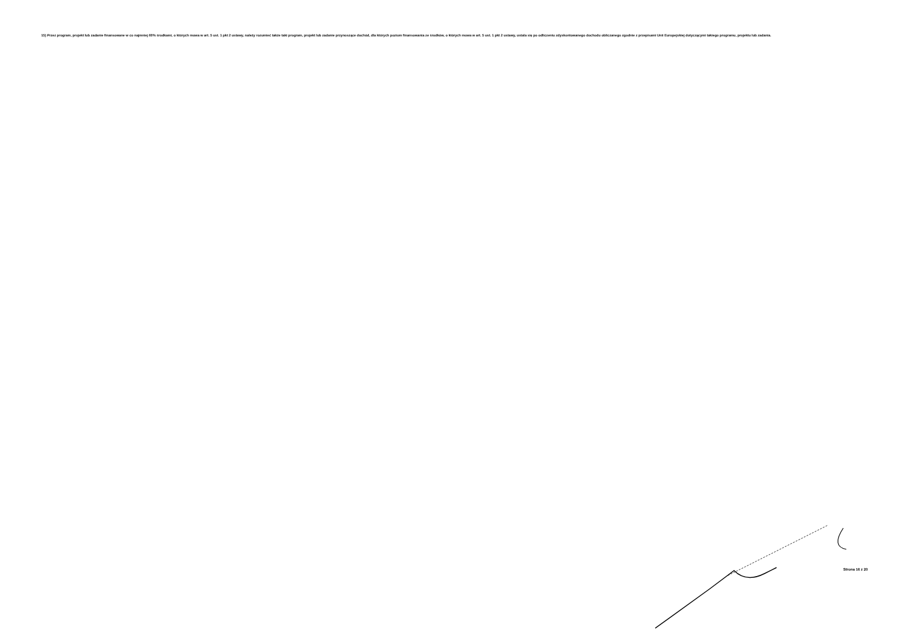15) Przez program, projekt lub zadanie finansowane w co najmniej 60% środkami, o których mowa w art. 5 ust. 1 pkt 2 ustawy, należy rozumieć także taki program, projekt lub zadanie przynoszące dochód, dla których poziom finansowania ze środków, o których mowa w art. 5 ust. 1 pkt 2 ustawy, ustala się po odliczeniu zdyskontowanego dochodu obliczanego zgodnie z przepisami Unii Europejskiej dotyczącymi takiego programu, projektu lub zadania.
Strona 16 z 20